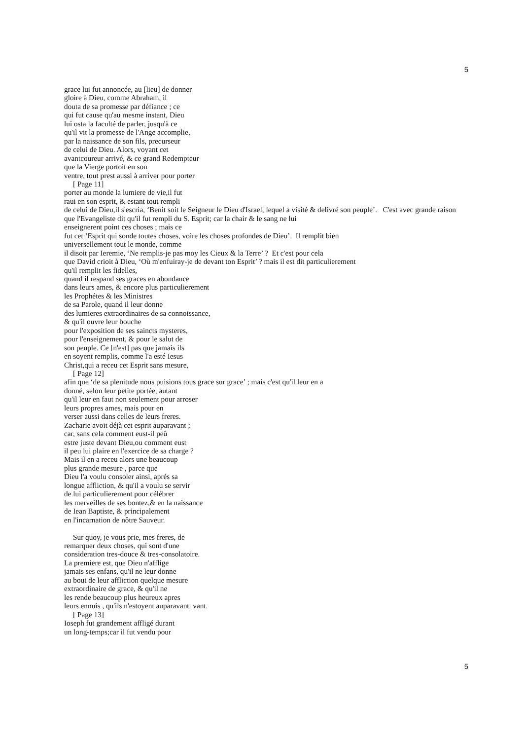5
grace lui fut annoncée, au [lieu] de donner
gloire à Dieu, comme Abraham, il
douta de sa promesse par défiance ; ce
qui fut cause qu'au mesme instant, Dieu
lui osta la faculté de parler, jusqu'à ce
qu'il vit la promesse de l'Ange accomplie,
par la naissance de son fils, precurseur
de celui de Dieu. Alors, voyant cet
avantcoureur arrivé, & ce grand Redempteur
que la Vierge portoit en son
ventre, tout prest aussi à arriver pour porter
[ Page 11]
porter au monde la lumiere de vie,il fut
raui en son esprit, & estant tout rempli
de celui de Dieu,il s'escria, ‘Benit soit le Seigneur le Dieu d'Israel, lequel a visité & delivré son peuple’. C'est avec grande raison
que l'Evangeliste dit qu'il fut rempli du S. Esprit; car la chair & le sang ne lui
enseignerent point ces choses ; mais ce
fut cet ‘Esprit qui sonde toutes choses, voire les choses profondes de Dieu’. Il remplit bien
universellement tout le monde, comme
il disoit par Ieremie, ‘Ne remplis-je pas moy les Cieux & la Terre’ ? Et c'est pour cela
que David crioit à Dieu, ‘Où m'enfuiray-je de devant ton Esprit’ ? mais il est dit particulierement
qu'il remplit les fidelles,
quand il respand ses graces en abondance
dans leurs ames, & encore plus particulierement
les Prophétes & les Ministres
de sa Parole, quand il leur donne
des lumieres extraordinaires de sa connoissance,
& qu'il ouvre leur bouche
pour l'exposition de ses saincts mysteres,
pour l'enseignement, & pour le salut de
son peuple. Ce [n'est] pas que jamais ils
en soyent remplis, comme l'a esté Iesus
Christ,qui a receu cet Esprit sans mesure,
[ Page 12]
afin que ‘de sa plenitude nous puisions tous grace sur grace’ ; mais c'est qu'il leur en a
donné, selon leur petite portée, autant
qu'il leur en faut non seulement pour arroser
leurs propres ames, mais pour en
verser aussi dans celles de leurs freres.
Zacharie avoit déjà cet esprit auparavant ;
car, sans cela comment eust-il peû
estre juste devant Dieu,ou comment eust
il peu lui plaire en l'exercice de sa charge ?
Mais il en a receu alors une beaucoup
plus grande mesure , parce que
Dieu l'a voulu consoler ainsi, aprés sa
longue affliction, & qu'il a voulu se servir
de lui particulierement pour célébrer
les merveilles de ses bontez,& en la naissance
de Iean Baptiste, & principalement
en l'incarnation de nôtre Sauveur.
Sur quoy, je vous prie, mes freres, de
remarquer deux choses, qui sont d'une
consideration tres-douce & tres-consolatoire.
La premiere est, que Dieu n'afflige
jamais ses enfans, qu'il ne leur donne
au bout de leur affliction quelque mesure
extraordinaire de grace, & qu'il ne
les rende beaucoup plus heureux apres
leurs ennuis , qu'ils n'estoyent auparavant. vant.
[ Page 13]
Ioseph fut grandement affligé durant
un long-temps;car il fut vendu pour
5